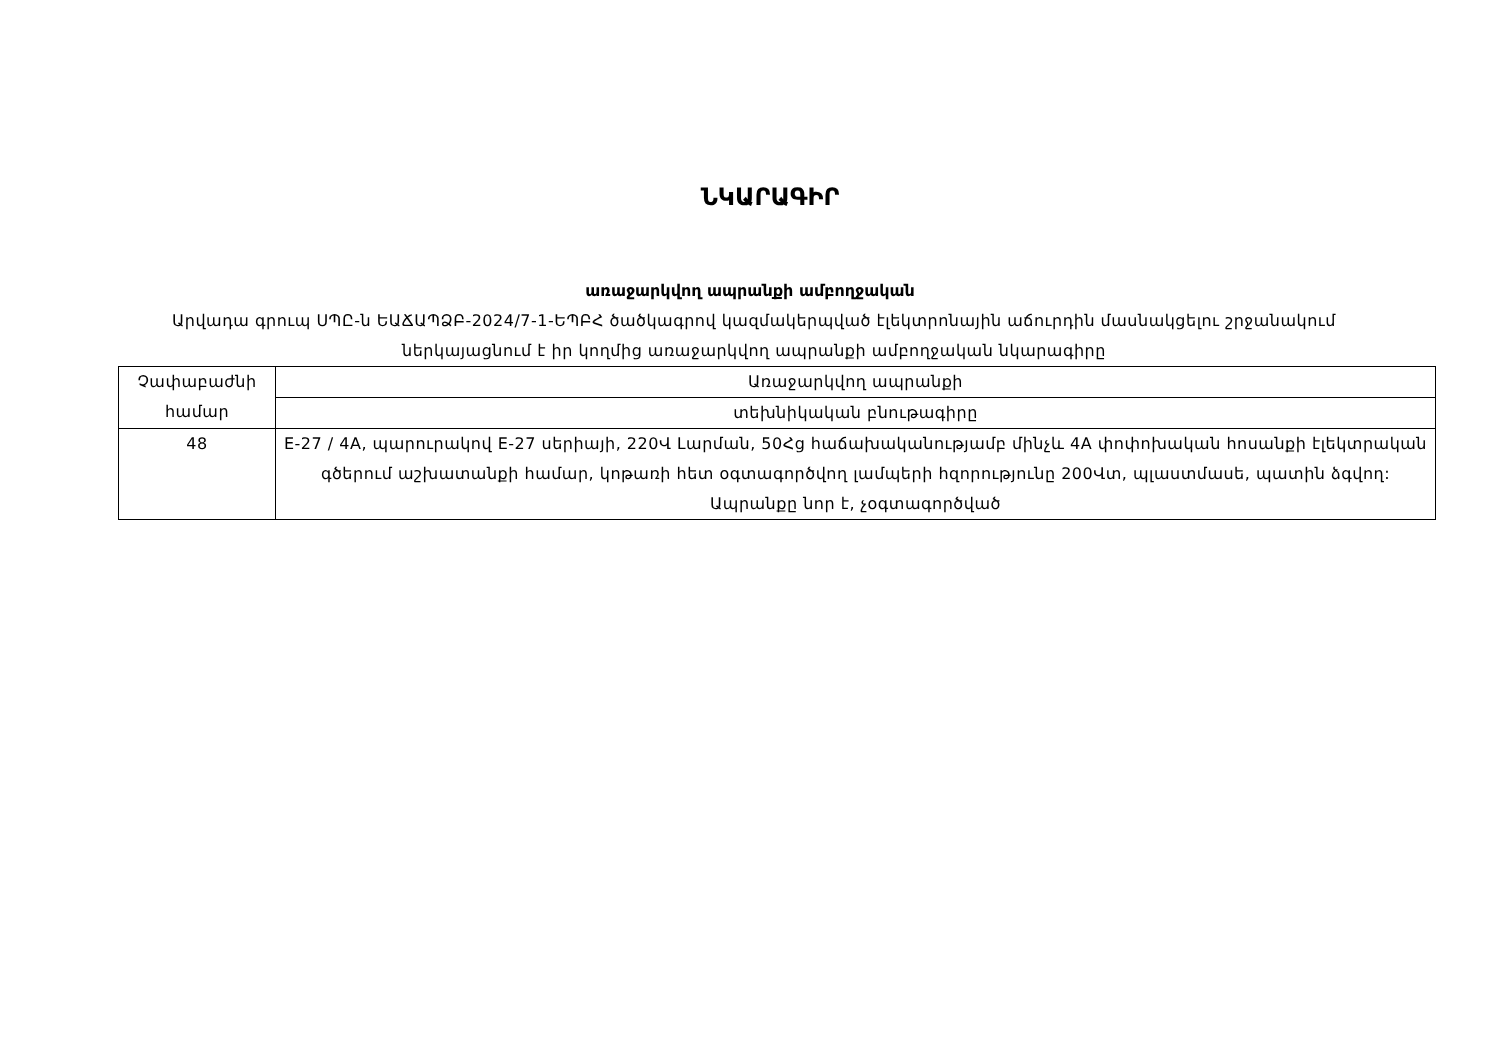ՆԿԱՐԱԳԻՐ
առաջարկվող ապրանքի ամբողջական
Արվադա գրուպ ՍՊԸ-ն ԵԱՃԱՊՁԲ-2024/7-1-ԵՊԲՀ ծածկագրով կազմակերպված էլեկտրոնային աճուրդին մասնակցելու շրջանակում ներկայացնում է իր կողմից առաջարկվող ապրանքի ամբողջական նկարագիրը
| Չափաբաժնի համար | Առաջարկվող ապրանքի |
| | տեխնիկական բնութագիրը |
| 48 | E-27 / 4A, պարուրակով E-27 սերիայի, 220Վ Լարման, 50Հց հաճախականությամբ մինչև 4A փոփոխական հոսանքի էլեկտրական գծերում աշխատանքի համար, կոթառի հետ օգտագործվող լամպերի հզորությունը 200Վտ, պլաստմասե, պատին ձգվող: Ապրանքը նոր է, չօգտագործված |